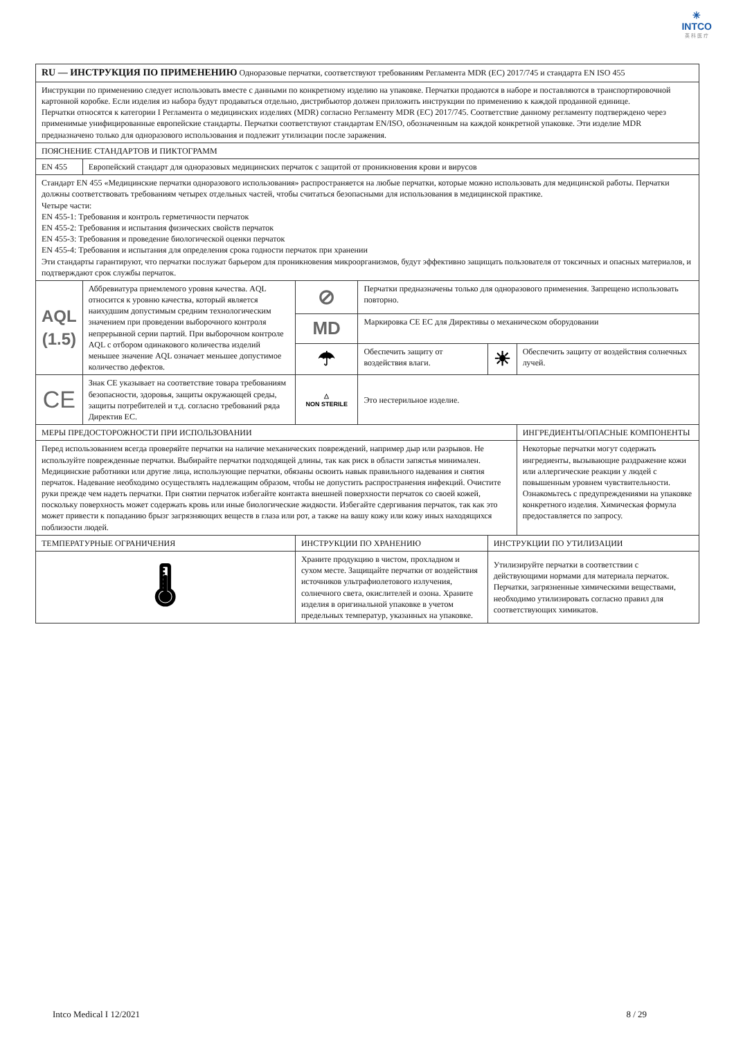✳
INTCO
英 科 医 疗
| RU — ИНСТРУКЦИЯ ПО ПРИМЕНЕНИЮ Одноразовые перчатки, соответствуют требованиям Регламента MDR (EC) 2017/745 и стандарта EN ISO 455 | | | | | |
| Инструкции по применению следует использовать вместе с данными по конкретному изделию на упаковке. Перчатки продаются в наборе и поставляются в транспортировочной картонной коробке. Если изделия из набора будут продаваться отдельно, дистрибьютор должен приложить инструкции по применению к каждой проданной единице. Перчатки относятся к категории I Регламента о медицинских изделиях (MDR) согласно Регламенту MDR (EC) 2017/745. Соответствие данному регламенту подтверждено через применимые унифицированные европейские стандарты. Перчатки соответствуют стандартам EN/ISO, обозначенным на каждой конкретной упаковке. Эти изделие MDR предназначено только для одноразового использования и подлежит утилизации после заражения. | | | | | |
| ПОЯСНЕНИЕ СТАНДАРТОВ И ПИКТОГРАММ | | | | | |
| EN 455 | Европейский стандарт для одноразовых медицинских перчаток с защитой от проникновения крови и вирусов | | | | |
| Стандарт EN 455 «Медицинские перчатки одноразового использования» распространяется на любые перчатки, которые можно использовать для медицинской работы. Перчатки должны соответствовать требованиям четырех отдельных частей, чтобы считаться безопасными для использования в медицинской практике. Четыре части: EN 455-1: Требования и контроль герметичности перчаток EN 455-2: Требования и испытания физических свойств перчаток EN 455-3: Требования и проведение биологической оценки перчаток EN 455-4: Требования и испытания для определения срока годности перчаток при хранении Эти стандарты гарантируют, что перчатки послужат барьером для проникновения микроорганизмов, будут эффективно защищать пользователя от токсичных и опасных материалов, и подтверждают срок службы перчаток. | | | | | |
| AQL (1.5) | Аббревиатура приемлемого уровня качества. AQL относится к уровню качества, который является наихудшим допустимым средним технологическим значением при проведении выборочного контроля непрерывной серии партий. При выборочном контроле AQL с отбором одинакового количества изделий меньшее значение AQL означает меньшее допустимое количество дефектов. | ⊘ | Перчатки предназначены только для одноразового применения. Запрещено использовать повторно. | | |
| | | MD | Маркировка CE EC для Директивы о механическом оборудовании | | |
| | | ☂ | Обеспечить защиту от воздействия влаги. | ☀ | Обеспечить защиту от воздействия солнечных лучей. |
| CE | Знак CE указывает на соответствие товара требованиям безопасности, здоровья, защиты окружающей среды, защиты потребителей и т.д. согласно требований ряда Директив ЕС. | △ NON STERILE | Это нестерильное изделие. | | |
| МЕРЫ ПРЕДОСТОРОЖНОСТИ ПРИ ИСПОЛЬЗОВАНИИ | | | | | ИНГРЕДИЕНТЫ/ОПАСНЫЕ КОМПОНЕНТЫ |
| Перед использованием всегда проверяйте перчатки на наличие механических повреждений, например дыр или разрывов. Не используйте поврежденные перчатки. Выбирайте перчатки подходящей длины, так как риск в области запястья минимален. Медицинские работники или другие лица, использующие перчатки, обязаны освоить навык правильного надевания и снятия перчаток. Надевание необходимо осуществлять надлежащим образом, чтобы не допустить распространения инфекций. Очистите руки прежде чем надеть перчатки. При снятии перчаток избегайте контакта внешней поверхности перчаток со своей кожей, поскольку поверхность может содержать кровь или иные биологические жидкости. Избегайте сдергивания перчаток, так как это может привести к попаданию брызг загрязняющих веществ в глаза или рот, а также на вашу кожу или кожу иных находящихся поблизости людей. | | | | | Некоторые перчатки могут содержать ингредиенты, вызывающие раздражение кожи или аллергические реакции у людей с повышенным уровнем чувствительности. Ознакомьтесь с предупреждениями на упаковке конкретного изделия. Химическая формула предоставляется по запросу. |
| ТЕМПЕРАТУРНЫЕ ОГРАНИЧЕНИЯ | | ИНСТРУКЦИИ ПО ХРАНЕНИЮ | | ИНСТРУКЦИИ ПО УТИЛИЗАЦИИ | |
| 🌡 | | Храните продукцию в чистом, прохладном и сухом месте. Защищайте перчатки от воздействия источников ультрафиолетового излучения, солнечного света, окислителей и озона. Храните изделия в оригинальной упаковке в учетом предельных температур, указанных на упаковке. | | Утилизируйте перчатки в соответствии с действующими нормами для материала перчаток. Перчатки, загрязненные химическими веществами, необходимо утилизировать согласно правил для соответствующих химикатов. | |
Intco Medical I 12/2021 8 / 29